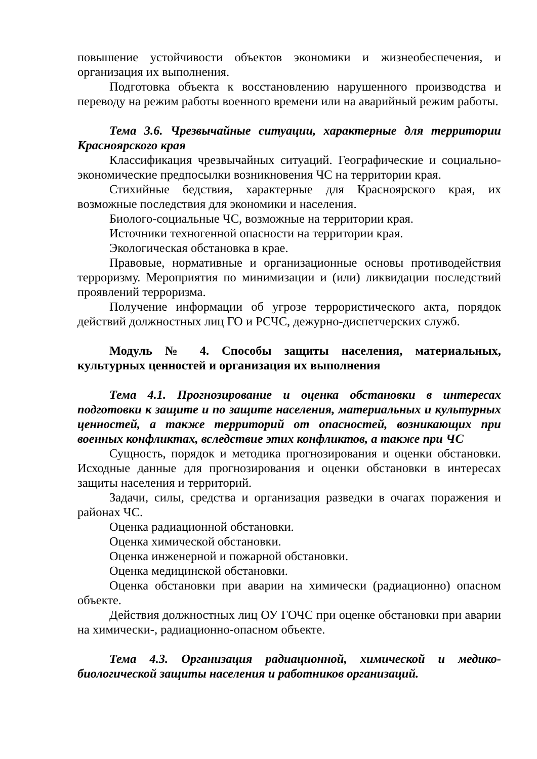повышение устойчивости объектов экономики и жизнеобеспечения, и организация их выполнения.
Подготовка объекта к восстановлению нарушенного производства и переводу на режим работы военного времени или на аварийный режим работы.
Тема 3.6. Чрезвычайные ситуации, характерные для территории Красноярского края
Классификация чрезвычайных ситуаций. Географические и социально-экономические предпосылки возникновения ЧС на территории края.
Стихийные бедствия, характерные для Красноярского края, их возможные последствия для экономики и населения.
Биолого-социальные ЧС, возможные на территории края.
Источники техногенной опасности на территории края.
Экологическая обстановка в крае.
Правовые, нормативные и организационные основы противодействия терроризму. Мероприятия по минимизации и (или) ликвидации последствий проявлений терроризма.
Получение информации об угрозе террористического акта, порядок действий должностных лиц ГО и РСЧС, дежурно-диспетчерских служб.
Модуль № 4. Способы защиты населения, материальных, культурных ценностей и организация их выполнения
Тема 4.1. Прогнозирование и оценка обстановки в интересах подготовки к защите и по защите населения, материальных и культурных ценностей, а также территорий от опасностей, возникающих при военных конфликтах, вследствие этих конфликтов, а также при ЧС
Сущность, порядок и методика прогнозирования и оценки обстановки. Исходные данные для прогнозирования и оценки обстановки в интересах защиты населения и территорий.
Задачи, силы, средства и организация разведки в очагах поражения и районах ЧС.
Оценка радиационной обстановки.
Оценка химической обстановки.
Оценка инженерной и пожарной обстановки.
Оценка медицинской обстановки.
Оценка обстановки при аварии на химически (радиационно) опасном объекте.
Действия должностных лиц ОУ ГОЧС при оценке обстановки при аварии на химически-, радиационно-опасном объекте.
Тема 4.3. Организация радиационной, химической и медико-биологической защиты населения и работников организаций.